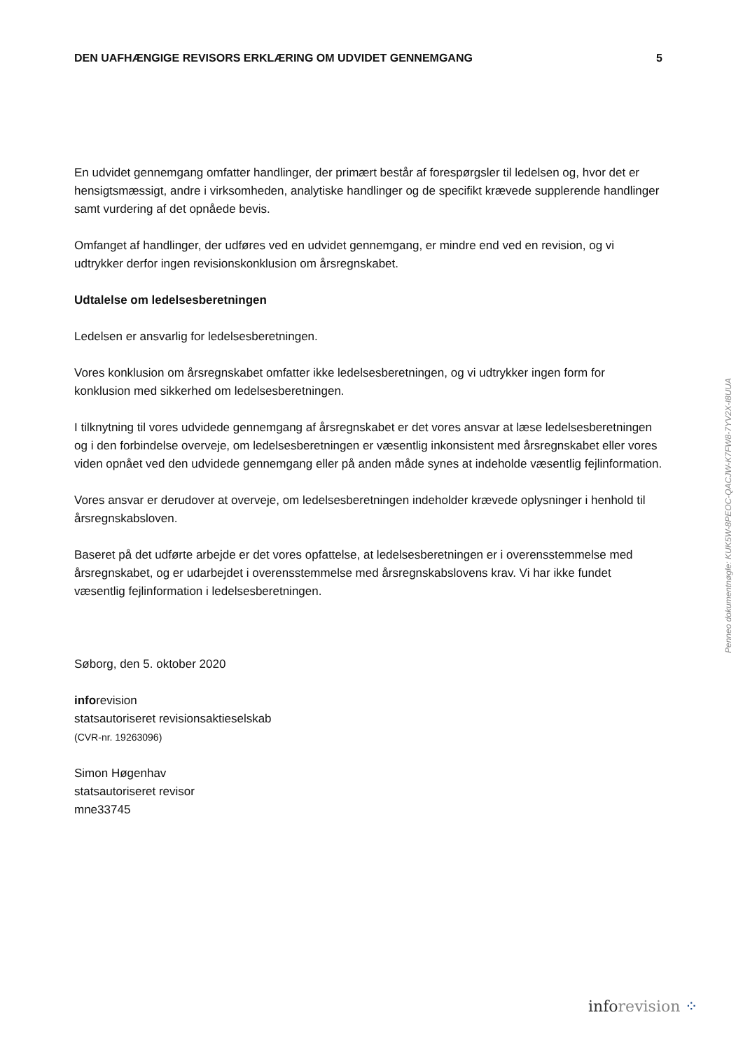DEN UAFHÆNGIGE REVISORS ERKLÆRING OM UDVIDET GENNEMGANG 5
En udvidet gennemgang omfatter handlinger, der primært består af forespørgsler til ledelsen og, hvor det er hensigtsmæssigt, andre i virksomheden, analytiske handlinger og de specifikt krævede supplerende handlinger samt vurdering af det opnåede bevis.
Omfanget af handlinger, der udføres ved en udvidet gennemgang, er mindre end ved en revision, og vi udtrykker derfor ingen revisionskonklusion om årsregnskabet.
Udtalelse om ledelsesberetningen
Ledelsen er ansvarlig for ledelsesberetningen.
Vores konklusion om årsregnskabet omfatter ikke ledelsesberetningen, og vi udtrykker ingen form for konklusion med sikkerhed om ledelsesberetningen.
I tilknytning til vores udvidede gennemgang af årsregnskabet er det vores ansvar at læse ledelsesberetningen og i den forbindelse overveje, om ledelsesberetningen er væsentlig inkonsistent med årsregnskabet eller vores viden opnået ved den udvidede gennemgang eller på anden måde synes at indeholde væsentlig fejlinformation.
Vores ansvar er derudover at overveje, om ledelsesberetningen indeholder krævede oplysninger i henhold til årsregnskabsloven.
Baseret på det udførte arbejde er det vores opfattelse, at ledelsesberetningen er i overensstemmelse med årsregnskabet, og er udarbejdet i overensstemmelse med årsregnskabslovens krav. Vi har ikke fundet væsentlig fejlinformation i ledelsesberetningen.
Søborg, den 5. oktober 2020
inforevision
statsautoriseret revisionsaktieselskab
(CVR-nr. 19263096)
Simon Høgenhav
statsautoriseret revisor
mne33745
Penneo dokumentnøgle: KUK5W-8PEOC-QACJW-K7FW8-7YV2X-I8UUA
info revision ⁘